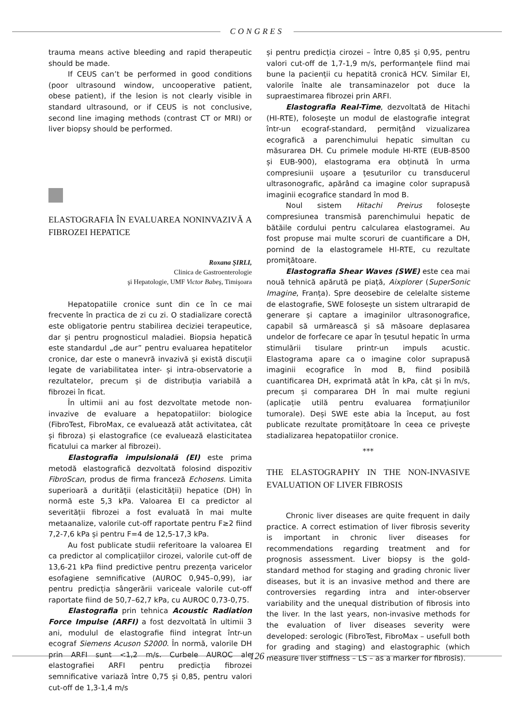CONGRES
trauma means active bleeding and rapid therapeutic should be made.
If CEUS can’t be performed in good conditions (poor ultrasound window, uncooperative patient, obese patient), if the lesion is not clearly visible in standard ultrasound, or if CEUS is not conclusive, second line imaging methods (contrast CT or MRI) or liver biopsy should be performed.
ELASTOGRAFIA ÎN EVALUAREA NONINVAZIVĂ A FIBROZEI HEPATICE
Roxana ŞIRLI,
Clinica de Gastroenterologie
şi Hepatologie, UMF Victor Babeş, Timişoara
Hepatopatiile cronice sunt din ce în ce mai frecvente în practica de zi cu zi. O stadializare corectă este obligatorie pentru stabilirea deciziei terapeutice, dar și pentru prognosticul maladiei. Biopsia hepatică este standardul „de aur” pentru evaluarea hepatitelor cronice, dar este o manevră invazivă și există discuții legate de variabilitatea inter- și intra-observatorie a rezultatelor, precum și de distribuția variabilă a fibrozei în ficat.
În ultimii ani au fost dezvoltate metode non-invazive de evaluare a hepatopatiilor: biologice (FibroTest, FibroMax, ce evaluează atât activitatea, cât și fibroza) și elastografice (ce evaluează elasticitatea ficatului ca marker al fibrozei).
Elastografia impulsională (EI) este prima metodă elastografică dezvoltată folosind dispozitiv FibroScan, produs de firma franceză Echosens. Limita superioară a durității (elasticității) hepatice (DH) în normă este 5,3 kPa. Valoarea EI ca predictor al severității fibrozei a fost evaluată în mai multe metaanalize, valorile cut-off raportate pentru F≥2 fiind 7,2-7,6 kPa și pentru F=4 de 12,5-17,3 kPa.
Au fost publicate studii referitoare la valoarea EI ca predictor al complicațiilor cirozei, valorile cut-off de 13,6-21 kPa fiind predictive pentru prezența varicelor esofagiene semnificative (AUROC 0,945–0,99), iar pentru predicția sângerării variceale valorile cut-off raportate fiind de 50,7–62,7 kPa, cu AUROC 0,73-0,75.
Elastografia prin tehnica Acoustic Radiation Force Impulse (ARFI) a fost dezvoltată în ultimii 3 ani, modulul de elastografie fiind integrat într-un ecograf Siemens Acuson S2000. În normă, valorile DH prin ARFI sunt <1,2 m/s. Curbele AUROC ale elastografiei ARFI pentru predicția fibrozei semnificative variază între 0,75 și 0,85, pentru valori cut-off de 1,3-1,4 m/s
și pentru predicția cirozei – între 0,85 și 0,95, pentru valori cut-off de 1,7-1,9 m/s, performanțele fiind mai bune la pacienții cu hepatită cronică HCV. Similar EI, valorile înalte ale transaminazelor pot duce la supraestimarea fibrozei prin ARFI.
Elastografia Real-Time, dezvoltată de Hitachi (HI-RTE), folosește un modul de elastografie integrat într-un ecograf-standard, permițând vizualizarea ecografică a parenchimului hepatic simultan cu măsurarea DH. Cu primele module HI-RTE (EUB-8500 și EUB-900), elastograma era obținută în urma compresiunii ușoare a țesuturilor cu transducerul ultrasonografic, apărând ca imagine color suprapusă imaginii ecografice standard în mod B.
Noul sistem Hitachi Preirus folosește compresiunea transmisă parenchimului hepatic de bătăile cordului pentru calcularea elastogramei. Au fost propuse mai multe scoruri de cuantificare a DH, pornind de la elastogramele HI-RTE, cu rezultate promițătoare.
Elastografia Shear Waves (SWE) este cea mai nouă tehnică apărută pe piață, Aixplorer (SuperSonic Imagine, Franța). Spre deosebire de celelalte sisteme de elastografie, SWE folosește un sistem ultrarapid de generare și captare a imaginilor ultrasonografice, capabil să urmărească și să măsoare deplasarea undelor de forfecare ce apar în țesutul hepatic în urma stimulării tisulare printr-un impuls acustic. Elastograma apare ca o imagine color suprapusă imaginii ecografice în mod B, fiind posibilă cuantificarea DH, exprimată atât în kPa, cât și în m/s, precum și compararea DH în mai multe regiuni (aplicație utilă pentru evaluarea formațiunilor tumorale). Deși SWE este abia la început, au fost publicate rezultate promițătoare în ceea ce privește stadializarea hepatopatiilor cronice.
***
THE ELASTOGRAPHY IN THE NON-INVASIVE EVALUATION OF LIVER FIBROSIS
Chronic liver diseases are quite frequent in daily practice. A correct estimation of liver fibrosis severity is important in chronic liver diseases for recommendations regarding treatment and for prognosis assessment. Liver biopsy is the gold-standard method for staging and grading chronic liver diseases, but it is an invasive method and there are controversies regarding intra and inter-observer variability and the unequal distribution of fibrosis into the liver. In the last years, non-invasive methods for the evaluation of liver diseases severity were developed: serologic (FibroTest, FibroMax – usefull both for grading and staging) and elastographic (which measure liver stiffness – LS – as a marker for fibrosis).
126